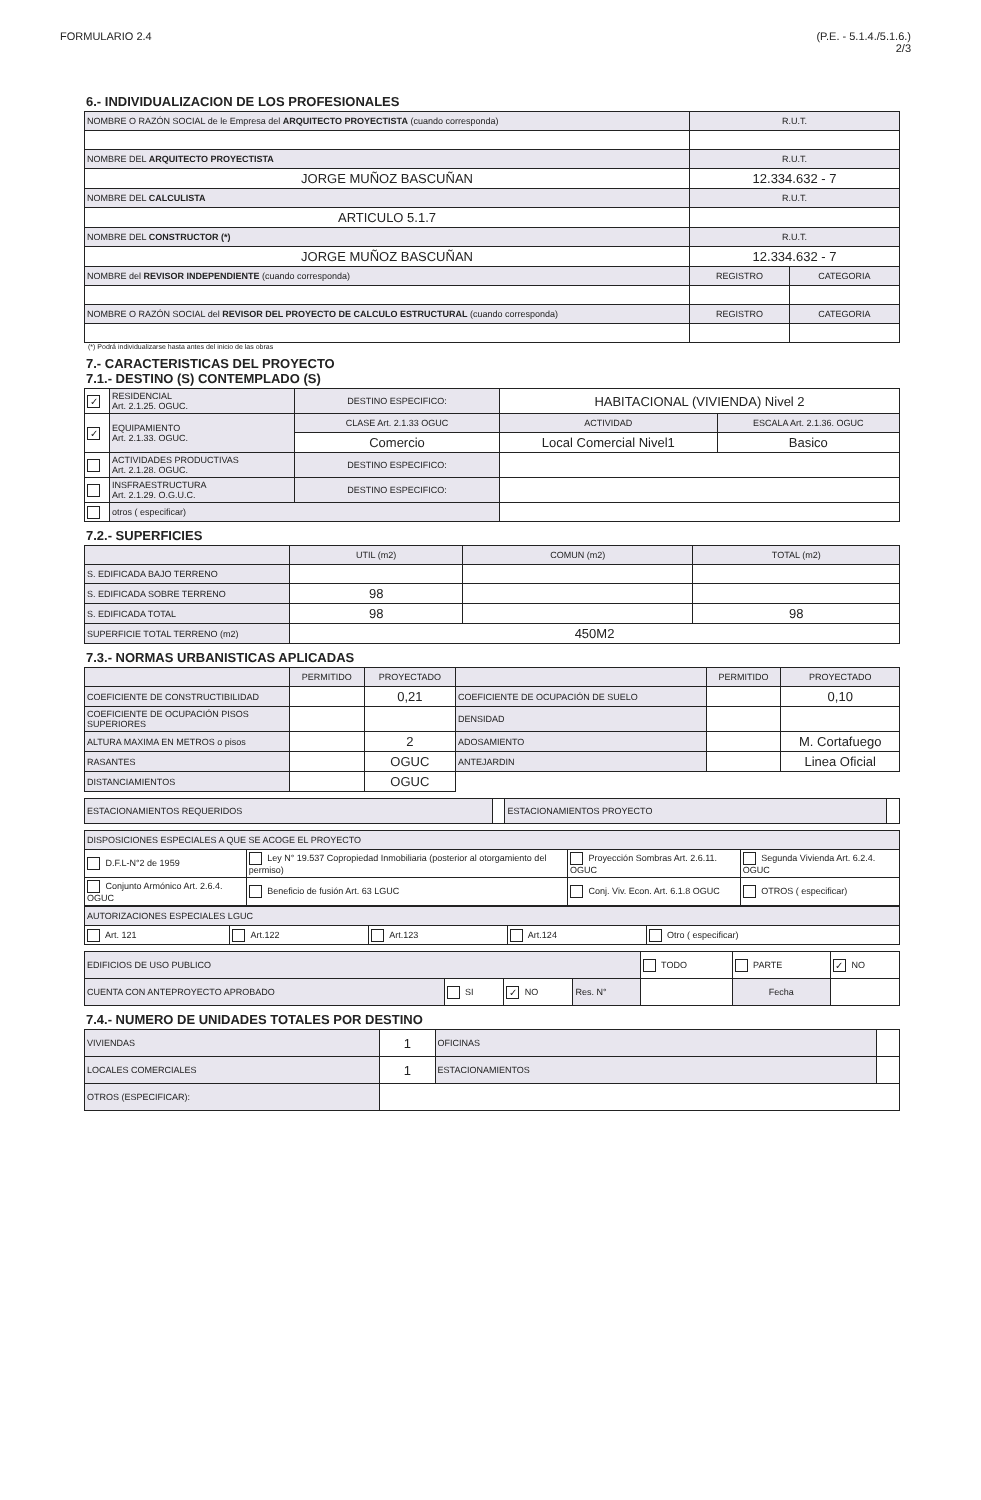FORMULARIO 2.4 (P.E. - 5.1.4./5.1.6.)
2/3
6.- INDIVIDUALIZACION DE LOS PROFESIONALES
| NOMBRE O RAZÓN SOCIAL de le Empresa del ARQUITECTO PROYECTISTA (cuando corresponda) | R.U.T. | |
| NOMBRE DEL ARQUITECTO PROYECTISTA | R.U.T. | |
| JORGE MUÑOZ BASCUÑAN | 12.334.632 - 7 | |
| NOMBRE DEL CALCULISTA | R.U.T. | |
| ARTICULO 5.1.7 | | |
| NOMBRE DEL CONSTRUCTOR (*) | R.U.T. | |
| JORGE MUÑOZ BASCUÑAN | 12.334.632 - 7 | |
| NOMBRE del REVISOR INDEPENDIENTE (cuando corresponda) | REGISTRO | CATEGORIA |
| NOMBRE O RAZÓN SOCIAL del REVISOR DEL PROYECTO DE CALCULO ESTRUCTURAL (cuando corresponda) | REGISTRO | CATEGORIA |
(*) Podrá individualizarse hasta antes del inicio de las obras
7.- CARACTERISTICAS DEL PROYECTO
7.1.- DESTINO (S) CONTEMPLADO (S)
| ✓ | RESIDENCIAL Art. 2.1.25. OGUC. | DESTINO ESPECIFICO: | HABITACIONAL (VIVIENDA) Nivel 2 | |
| ✓ | EQUIPAMIENTO Art. 2.1.33. OGUC. | CLASE Art. 2.1.33 OGUC | ACTIVIDAD | ESCALA Art. 2.1.36. OGUC |
| | | Comercio | Local Comercial Nivel1 | Basico |
| | ACTIVIDADES PRODUCTIVAS Art. 2.1.28. OGUC. | DESTINO ESPECIFICO: | | |
| | INSFRAESTRUCTURA Art. 2.1.29. O.G.U.C. | DESTINO ESPECIFICO: | | |
| | otros ( especificar) | | | |
7.2.- SUPERFICIES
| | UTIL (m2) | COMUN (m2) | TOTAL (m2) |
| S. EDIFICADA BAJO TERRENO | | | |
| S. EDIFICADA SOBRE TERRENO | 98 | | |
| S. EDIFICADA TOTAL | 98 | | 98 |
| SUPERFICIE TOTAL TERRENO (m2) | 450M2 | | |
7.3.- NORMAS URBANISTICAS APLICADAS
| | PERMITIDO | PROYECTADO | | PERMITIDO | PROYECTADO |
| COEFICIENTE DE CONSTRUCTIBILIDAD | | 0,21 | COEFICIENTE DE OCUPACIÓN DE SUELO | | 0,10 |
| COEFICIENTE DE OCUPACIÓN PISOS SUPERIORES | | | DENSIDAD | | |
| ALTURA MAXIMA EN METROS o pisos | | 2 | ADOSAMIENTO | | M. Cortafuego |
| RASANTES | | OGUC | ANTEJARDIN | | Linea Oficial |
| DISTANCIAMIENTOS | | OGUC | | | |
| ESTACIONAMIENTOS REQUERIDOS | | ESTACIONAMIENTOS PROYECTO | |
| DISPOSICIONES ESPECIALES A QUE SE ACOGE EL PROYECTO | | | |
| D.F.L-N°2 de 1959 | Ley N° 19.537 Copropiedad Inmobiliaria (posterior al otorgamiento del permiso) | Proyección Sombras Art. 2.6.11. OGUC | Segunda Vivienda Art. 6.2.4. OGUC |
| Conjunto Armónico Art. 2.6.4. OGUC | Beneficio de fusión Art. 63 LGUC | Conj. Viv. Econ. Art. 6.1.8 OGUC | OTROS ( especificar) |
| AUTORIZACIONES ESPECIALES LGUC | | | | |
| Art. 121 | Art.122 | Art.123 | Art.124 | Otro ( especificar) |
| EDIFICIOS DE USO PUBLICO | | | | TODO | PARTE | ✓ NO |
| CUENTA CON ANTEPROYECTO APROBADO | SI | ✓ NO | Res. N° | | Fecha | |
7.4.- NUMERO DE UNIDADES TOTALES POR DESTINO
| VIVIENDAS | 1 | OFICINAS | |
| LOCALES COMERCIALES | 1 | ESTACIONAMIENTOS | |
| OTROS (ESPECIFICAR): | | | |